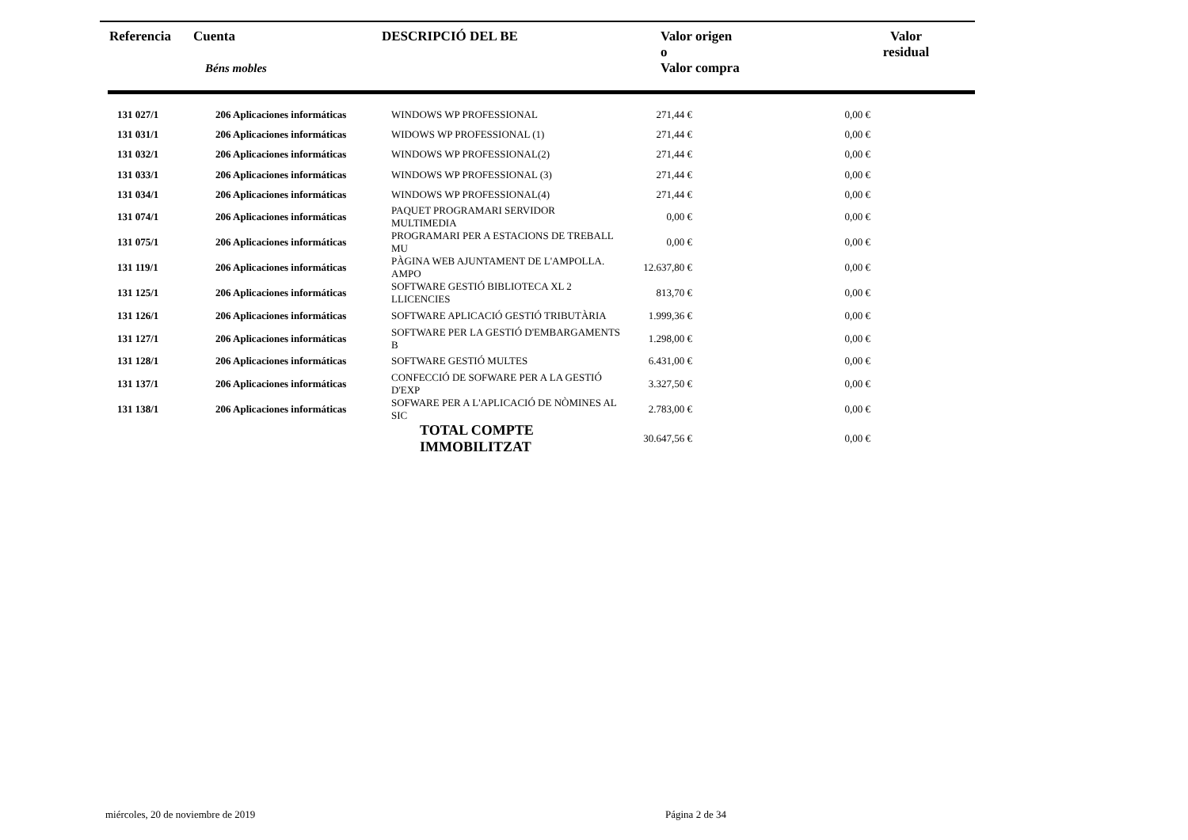| Referencia | Cuenta Béns mobles | DESCRIPCIÓ DEL BE | Valor origen o Valor compra | Valor residual | |
| --- | --- | --- | --- | --- | --- |
| 131 027/1 | 206 Aplicaciones informáticas | WINDOWS WP PROFESSIONAL | 271,44 € | 0,00 € | |
| 131 031/1 | 206 Aplicaciones informáticas | WIDOWS WP PROFESSIONAL (1) | 271,44 € | 0,00 € | |
| 131 032/1 | 206 Aplicaciones informáticas | WINDOWS WP PROFESSIONAL(2) | 271,44 € | 0,00 € | |
| 131 033/1 | 206 Aplicaciones informáticas | WINDOWS WP PROFESSIONAL (3) | 271,44 € | 0,00 € | |
| 131 034/1 | 206 Aplicaciones informáticas | WINDOWS WP PROFESSIONAL(4) | 271,44 € | 0,00 € | |
| 131 074/1 | 206 Aplicaciones informáticas | PAQUET PROGRAMARI SERVIDOR MULTIMEDIA | 0,00 € | 0,00 € | |
| 131 075/1 | 206 Aplicaciones informáticas | PROGRAMARI PER A ESTACIONS DE TREBALL MU | 0,00 € | 0,00 € | |
| 131 119/1 | 206 Aplicaciones informáticas | PÀGINA WEB AJUNTAMENT DE L'AMPOLLA. AMPO | 12.637,80 € | 0,00 € | |
| 131 125/1 | 206 Aplicaciones informáticas | SOFTWARE GESTIÓ BIBLIOTECA XL 2 LLICENCIES | 813,70 € | 0,00 € | |
| 131 126/1 | 206 Aplicaciones informáticas | SOFTWARE APLICACIÓ GESTIÓ TRIBUTÀRIA | 1.999,36 € | 0,00 € | |
| 131 127/1 | 206 Aplicaciones informáticas | SOFTWARE PER LA GESTIÓ D'EMBARGAMENTS B | 1.298,00 € | 0,00 € | |
| 131 128/1 | 206 Aplicaciones informáticas | SOFTWARE GESTIÓ MULTES | 6.431,00 € | 0,00 € | |
| 131 137/1 | 206 Aplicaciones informáticas | CONFECCIÓ DE SOFWARE PER A LA GESTIÓ D'EXP | 3.327,50 € | 0,00 € | |
| 131 138/1 | 206 Aplicaciones informáticas | SOFWARE PER A L'APLICACIÓ DE NÒMINES AL SIC | 2.783,00 € | 0,00 € | |
| | | TOTAL COMPTE IMMOBILITZAT | 30.647,56 € | 0,00 € | |
miércoles, 20 de noviembre de 2019
Página 2 de 34